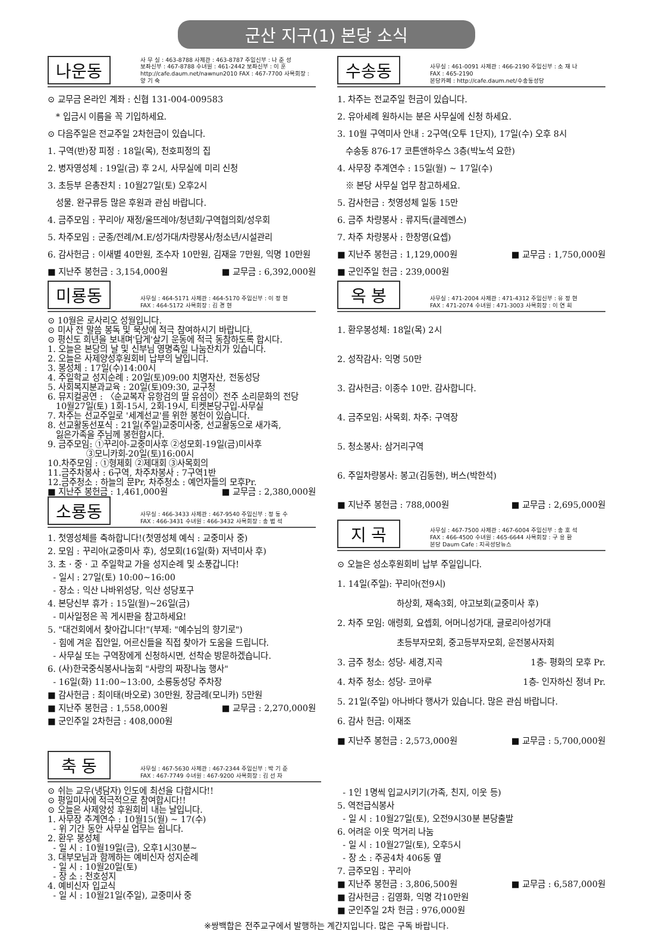군산 지구(1) 본당 소식
나운동
사 무 실 : 463-8788 사제관 : 463-8787 주임신부 : 나 준 성
보좌신부 : 467-8788 수녀원 : 461-2442 보좌신부 : 이 훈
http://cafe.daum.net/nawnun2010 FAX : 467-7700 사목회장 : 양 기 숙
⊙ 교무금 온라인 계좌 : 신협 131-004-009583
* 입금시 이름을 꼭 기입하세요.
⊙ 다음주일은 전교주일 2차헌금이 있습니다.
1. 구역(반)장 피정 : 18일(목), 천호피정의 집
2. 병자영성체 : 19일(금) 후 2시, 사무실에 미리 신청
3. 초등부 은총잔치 : 10월27일(토) 오후2시
성물. 완구류등 많은 후원과 관심 바랍니다.
4. 금주모임 : 꾸리아/ 재정/울뜨레야/청년회/구역협의회/성우회
5. 차주모임 : 군종/전례/M.E/성가대/차량봉사/청소년/시설관리
6. 감사헌금 : 이새별 40만원, 조수자 10만원, 김재윤 7만원, 익명 10만원
■ 지난주 봉헌금 : 3,154,000원 ■ 교무금 : 6,392,000원
미룡동
사무실 : 464-5171 사제관 : 464-5170 주임신부 : 이 정 현
FAX : 464-5172 사목회장 : 김 경 현
⊙ 10월은 로사리오 성월입니다.
⊙ 미사 전 말씀 봉독 및 묵상에 적극 참여하시기 바랍니다.
⊙ 평신도 희년을 보내며'답게'살기 운동에 적극 동참하도록 합시다.
1. 오늘은 본당의 날 및 신부님 영명축일 나눔잔치가 있습니다.
2. 오늘은 사제양성후원회비 납부의 날입니다.
3. 봉성체 : 17일(수)14:00시
4. 주일학교 성지순례 : 20일(토)09:00 치명자산, 전동성당
5. 사회복지분과교육 : 20일(토)09:30, 교구청
6. 뮤지컬공연 : 〈순교복자 유항검의 딸 유섬이〉전주 소리문화의 전당
10월27일(토) 1회-15시, 2회-19시, 티켓본당구입-사무실
7. 차주는 선교주일로 '세계선교'를 위한 봉헌이 있습니다.
8. 선교활동선포식 : 21일(주일)교중미사중, 선교활동으로 새가족,
잃은가족을 주님께 봉헌합시다.
9. 금주모임: ①꾸리아-교중미사후 ②성모회-19일(금)미사후
③모니카회-20일(토)16:00시
10.차주모임 : ①형제회 ②제대회 ③사목회의
11.금주차봉사 : 6구역, 차주차봉사 : 7구역1반
12.금주청소 : 하늘의 문Pr, 차주청소 : 예언자들의 모후Pr.
■ 지난주 봉헌금 : 1,461,000원 ■ 교무금 : 2,380,000원
소룡동
사무실 : 466-3433 사제관 : 467-9540 주임신부 : 정 동 수
FAX : 466-3431 수녀원 : 466-3432 사목회장 : 송 범 석
1. 첫영성체를 축하합니다!(첫영성체 예식 : 교중미사 중)
2. 모임 : 꾸리아(교중미사 후), 성모회(16일(화) 저녁미사 후)
3. 초 · 중 · 고 주일학교 가을 성지순례 및 소풍갑니다!
- 일시 : 27일(토) 10:00~16:00
- 장소 : 익산 나바위성당, 익산 성당포구
4. 본당신부 휴가 : 15일(월)~26일(금)
- 미사일정은 꼭 게시판을 참고하세요!
5. "대건회에서 찾아갑니다!"(부제: "예수님의 향기로")
- 힘에 겨운 집안일, 어르신들을 직접 찾아가 도움을 드립니다.
- 사무실 또는 구역장에게 신청하시면, 선착순 방문하겠습니다.
6. (사)한국중식봉사나눔회 "사랑의 짜장나눔 행사"
- 16일(화) 11:00~13:00, 소룡동성당 주차장
■ 감사헌금 : 최이태(바오로) 30만원, 장금례(모니카) 5만원
■ 지난주 봉헌금 : 1,558,000원 ■ 교무금 : 2,270,000원
■ 군인주일 2차헌금 : 408,000원
수송동
사무실 : 461-0091 사제관 : 466-2190 주임신부 : 소 재 나
FAX : 465-2190
본당카페 : http://cafe.daum.net/수송동성당
1. 차주는 전교주일 헌금이 있습니다.
2. 유아세례 원하시는 분은 사무실에 신청 하세요.
3. 10월 구역미사 안내 : 2구역(오투 1단지), 17일(수) 오후 8시
수송동 876-17 코튼앤하우스 3층(박노석 요한)
4. 사무장 추계연수 : 15일(월) ~ 17일(수)
※ 본당 사무실 업무 참고하세요.
5. 감사헌금 : 첫영성체 일동 15만
6. 금주 차량봉사 : 류지득(클레멘스)
7. 차주 차량봉사 : 한창영(요셉)
■ 지난주 봉헌금 : 1,129,000원 ■ 교무금 : 1,750,000원
■ 군인주일 헌금 : 239,000원
옥 봉
사무실 : 471-2004 사제관 : 471-4312 주임신부 : 유 정 현
FAX : 471-2074 수녀원 : 471-3003 사목회장 : 이 연 희
1. 환우봉성체: 18일(목) 2시
2. 성작감사: 익명 50만
3. 감사헌금: 이종수 10만. 감사합니다.
4. 금주모임: 사목회. 차주: 구역장
5. 청소봉사: 삼거리구역
6. 주일차량봉사: 봉고(김동현), 버스(박한석)
■ 지난주 봉헌금 : 788,000원 ■ 교무금 : 2,695,000원
지 곡
사무실 : 467-7500 사제관 : 467-6004 주임신부 : 송 호 석
FAX : 466-4500 수녀원 : 465-6644 사목회장 : 구 용 환
본당 Daum Cafe : 지곡성당뉴스
⊙ 오늘은 성소후원회비 납부 주일입니다.
1. 14일(주일): 꾸리아(전9시)
하상회, 재속3회, 야고보회(교중미사 후)
2. 차주 모임: 애령회, 요셉회, 어머니성가대, 글로리아성가대
초등부자모회, 중고등부자모회, 운전봉사자회
3. 금주 청소: 성당- 세경,지곡 1층- 평화의 모후 Pr.
4. 차주 청소: 성당- 코아루 1층- 인자하신 정녀 Pr.
5. 21일(주일) 아나바다 행사가 있습니다. 많은 관심 바랍니다.
6. 감사 헌금: 이재조
■ 지난주 봉헌금 : 2,573,000원 ■ 교무금 : 5,700,000원
축 동
사무실 : 467-5630 사제관 : 467-2344 주임신부 : 박 기 준
FAX : 467-7749 수녀원 : 467-9200 사목회장 : 김 선 자
⊙ 쉬는 교우(냉담자) 인도에 최선을 다합시다!!
⊙ 평일미사에 적극적으로 참여합시다!!
⊙ 오늘은 사제양성 후원회비 내는 날입니다.
1. 사무장 추계연수 : 10월15(월) ~ 17(수)
- 위 기간 동안 사무실 업무는 쉽니다.
2. 환우 봉성체
- 일 시 : 10월19일(금), 오후1시30분~
3. 대부모님과 함께하는 예비신자 성지순례
- 일 시 : 10월20일(토)
- 장 소 : 천호성지
4. 예비신자 입교식
- 일 시 : 10월21일(주일), 교중미사 중
- 1인 1명씩 입교시키기(가족, 친지, 이웃 등)
5. 역전급식봉사
- 일 시 : 10월27일(토), 오전9시30분 본당출발
6. 어려운 이웃 먹거리 나눔
- 일 시 : 10월27일(토), 오후5시
- 장 소 : 주공4차 406동 옆
7. 금주모임 : 꾸리아
■ 지난주 봉헌금 : 3,806,500원 ■ 교무금 : 6,587,000원
■ 감사헌금 : 김영화, 익명 각10만원
■ 군인주일 2차 헌금 : 976,000원
※쌍백합은 전주교구에서 발행하는 계간지입니다. 많은 구독 바랍니다.